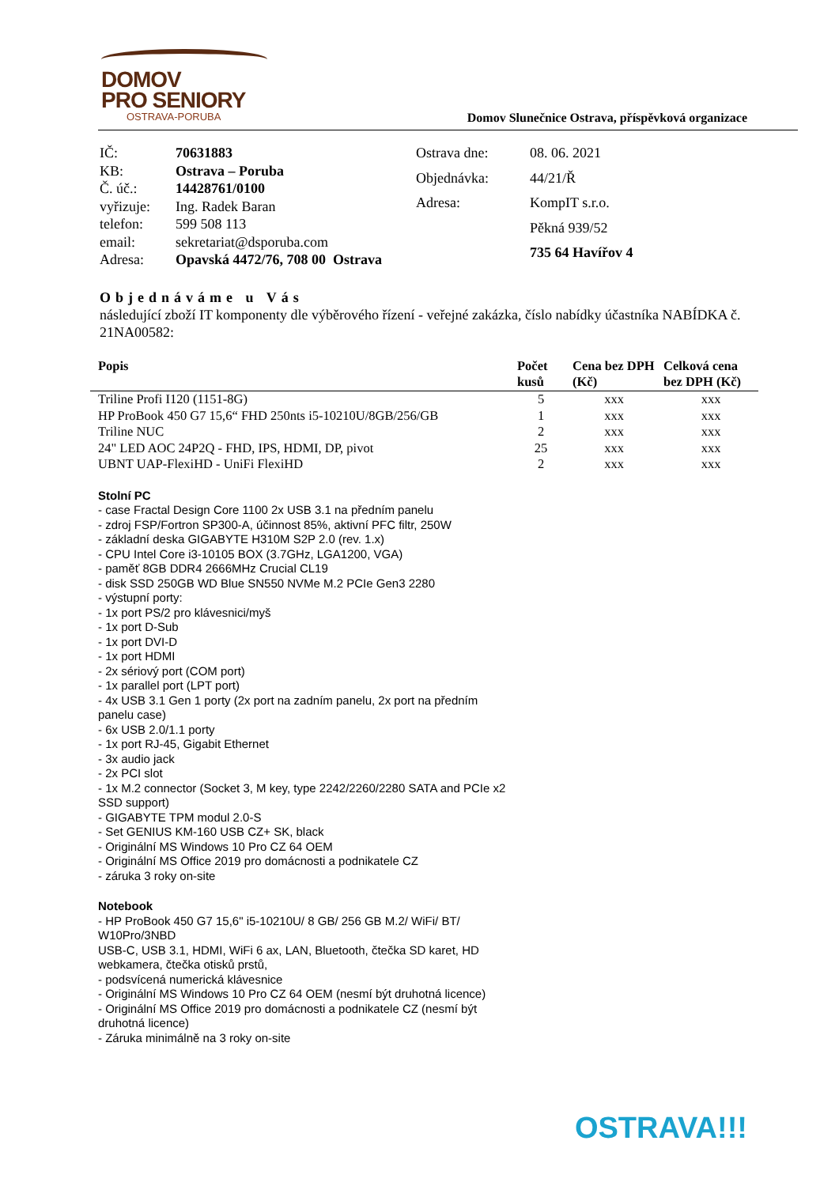DOMOV
PRO SENIORY
OSTRAVA-PORUBA
Domov Slunečnice Ostrava, příspěvková organizace
| IČ: | 70631883 |
| KB: | Ostrava – Poruba |
| Č. úč.: | 14428761/0100 |
| vyřizuje: | Ing. Radek Baran |
| telefon: | 599 508 113 |
| email: | sekretariat@dsporuba.com |
| Adresa: | Opavská 4472/76, 708 00 Ostrava |
| Ostrava dne: | 08. 06. 2021 |
| Objednávka: | 44/21/Ř |
| Adresa: | KompIT s.r.o. |
| | Pěkná 939/52 |
| | 735 64 Havířov 4 |
Objednáváme u Vás
následující zboží IT komponenty dle výběrového řízení - veřejné zakázka, číslo nabídky účastníka NABÍDKA č. 21NA00582:
| Popis | Počet kusů | Cena bez DPH (Kč) | Celková cena bez DPH (Kč) |
| --- | --- | --- | --- |
| Triline Profi I120 (1151-8G) | 5 | xxx | xxx |
| HP ProBook 450 G7 15,6“ FHD 250nts i5-10210U/8GB/256/GB | 1 | xxx | xxx |
| Triline NUC | 2 | xxx | xxx |
| 24" LED AOC 24P2Q - FHD, IPS, HDMI, DP, pivot | 25 | xxx | xxx |
| UBNT UAP-FlexiHD - UniFi FlexiHD | 2 | xxx | xxx |
Stolní PC
- case Fractal Design Core 1100 2x USB 3.1 na předním panelu
- zdroj FSP/Fortron SP300-A, účinnost 85%, aktivní PFC filtr, 250W
- základní deska GIGABYTE H310M S2P 2.0 (rev. 1.x)
- CPU Intel Core i3-10105 BOX (3.7GHz, LGA1200, VGA)
- paměť 8GB DDR4 2666MHz Crucial CL19
- disk SSD 250GB WD Blue SN550 NVMe M.2 PCIe Gen3 2280
- výstupní porty:
- 1x port PS/2 pro klávesnici/myš
- 1x port D-Sub
- 1x port DVI-D
- 1x port HDMI
- 2x sériový port (COM port)
- 1x parallel port (LPT port)
- 4x USB 3.1 Gen 1 porty (2x port na zadním panelu, 2x port na předním panelu case)
- 6x USB 2.0/1.1 porty
- 1x port RJ-45, Gigabit Ethernet
- 3x audio jack
- 2x PCI slot
- 1x M.2 connector (Socket 3, M key, type 2242/2260/2280 SATA and PCIe x2 SSD support)
- GIGABYTE TPM modul 2.0-S
- Set GENIUS KM-160 USB CZ+ SK, black
- Originální MS Windows 10 Pro CZ 64 OEM
- Originální MS Office 2019 pro domácnosti a podnikatele CZ
- záruka 3 roky on-site
Notebook
- HP ProBook 450 G7 15,6" i5-10210U/ 8 GB/ 256 GB M.2/ WiFi/ BT/ W10Pro/3NBD
USB-C, USB 3.1, HDMI, WiFi 6 ax, LAN, Bluetooth, čtečka SD karet, HD webkamera, čtečka otisků prstů,
- podsvícená numerická klávesnice
- Originální MS Windows 10 Pro CZ 64 OEM (nesmí být druhotná licence)
- Originální MS Office 2019 pro domácnosti a podnikatele CZ (nesmí být druhotná licence)
- Záruka minimálně na 3 roky on-site
OSTRAVA!!!